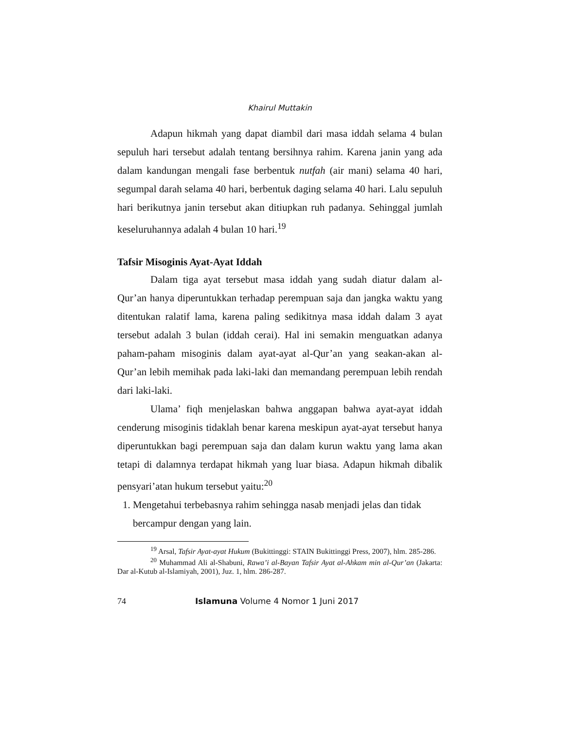Khairul Muttakin
Adapun hikmah yang dapat diambil dari masa iddah selama 4 bulan sepuluh hari tersebut adalah tentang bersihnya rahim. Karena janin yang ada dalam kandungan mengali fase berbentuk nutfah (air mani) selama 40 hari, segumpal darah selama 40 hari, berbentuk daging selama 40 hari. Lalu sepuluh hari berikutnya janin tersebut akan ditiupkan ruh padanya. Sehinggal jumlah keseluruhannya adalah 4 bulan 10 hari.<sup>19</sup>
Tafsir Misoginis Ayat-Ayat Iddah
Dalam tiga ayat tersebut masa iddah yang sudah diatur dalam al-Qur’an hanya diperuntukkan terhadap perempuan saja dan jangka waktu yang ditentukan ralatif lama, karena paling sedikitnya masa iddah dalam 3 ayat tersebut adalah 3 bulan (iddah cerai). Hal ini semakin menguatkan adanya paham-paham misoginis dalam ayat-ayat al-Qur’an yang seakan-akan al-Qur’an lebih memihak pada laki-laki dan memandang perempuan lebih rendah dari laki-laki.
Ulama’ fiqh menjelaskan bahwa anggapan bahwa ayat-ayat iddah cenderung misoginis tidaklah benar karena meskipun ayat-ayat tersebut hanya diperuntukkan bagi perempuan saja dan dalam kurun waktu yang lama akan tetapi di dalamnya terdapat hikmah yang luar biasa. Adapun hikmah dibalik pensyari’atan hukum tersebut yaitu:<sup>20</sup>
1. Mengetahui terbebasnya rahim sehingga nasab menjadi jelas dan tidak bercampur dengan yang lain.
<sup>19</sup> Arsal, Tafsir Ayat-ayat Hukum (Bukittinggi: STAIN Bukittinggi Press, 2007), hlm. 285-286.
<sup>20</sup> Muhammad Ali al-Shabuni, Rawa’i al-Bayan Tafsir Ayat al-Ahkam min al-Qur’an (Jakarta: Dar al-Kutub al-Islamiyah, 2001), Juz. 1, hlm. 286-287.
74 Islamuna Volume 4 Nomor 1 Juni 2017